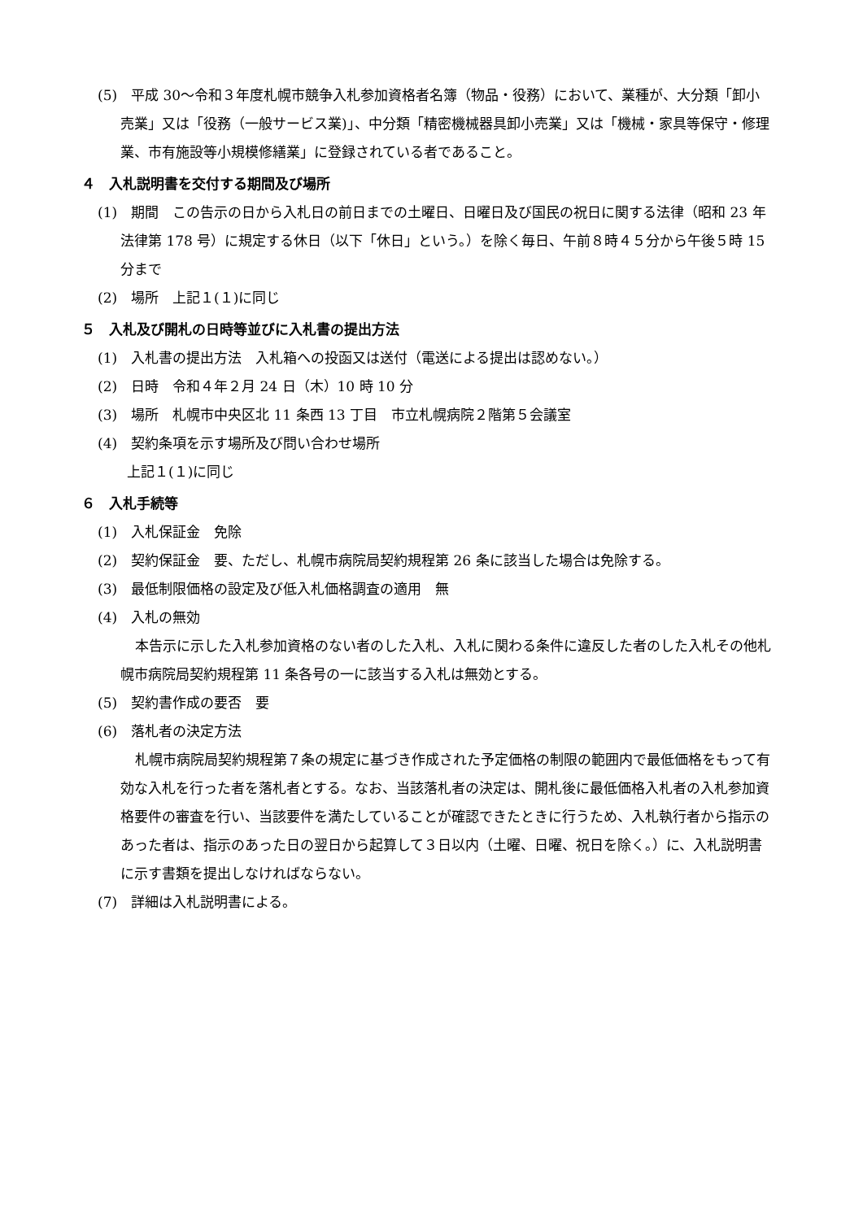(5)　平成 30～令和３年度札幌市競争入札参加資格者名簿（物品・役務）において、業種が、大分類「卸小売業」又は「役務（一般サービス業)」、中分類「精密機械器具卸小売業」又は「機械・家具等保守・修理業、市有施設等小規模修繕業」に登録されている者であること。
４　入札説明書を交付する期間及び場所
(1)　期間　この告示の日から入札日の前日までの土曜日、日曜日及び国民の祝日に関する法律（昭和 23 年法律第 178 号）に規定する休日（以下「休日」という。）を除く毎日、午前８時４５分から午後５時 15 分まで
(2)　場所　上記１(１)に同じ
５　入札及び開札の日時等並びに入札書の提出方法
(1)　入札書の提出方法　入札箱への投函又は送付（電送による提出は認めない。）
(2)　日時　令和４年２月 24 日（木）10 時 10 分
(3)　場所　札幌市中央区北 11 条西 13 丁目　市立札幌病院２階第５会議室
(4)　契約条項を示す場所及び問い合わせ場所
上記１(１)に同じ
６　入札手続等
(1)　入札保証金　免除
(2)　契約保証金　要、ただし、札幌市病院局契約規程第 26 条に該当した場合は免除する。
(3)　最低制限価格の設定及び低入札価格調査の適用　無
(4)　入札の無効
本告示に示した入札参加資格のない者のした入札、入札に関わる条件に違反した者のした入札その他札幌市病院局契約規程第 11 条各号の一に該当する入札は無効とする。
(5)　契約書作成の要否　要
(6)　落札者の決定方法
札幌市病院局契約規程第７条の規定に基づき作成された予定価格の制限の範囲内で最低価格をもって有効な入札を行った者を落札者とする。なお、当該落札者の決定は、開札後に最低価格入札者の入札参加資格要件の審査を行い、当該要件を満たしていることが確認できたときに行うため、入札執行者から指示のあった者は、指示のあった日の翌日から起算して３日以内（土曜、日曜、祝日を除く。）に、入札説明書に示す書類を提出しなければならない。
(7)　詳細は入札説明書による。